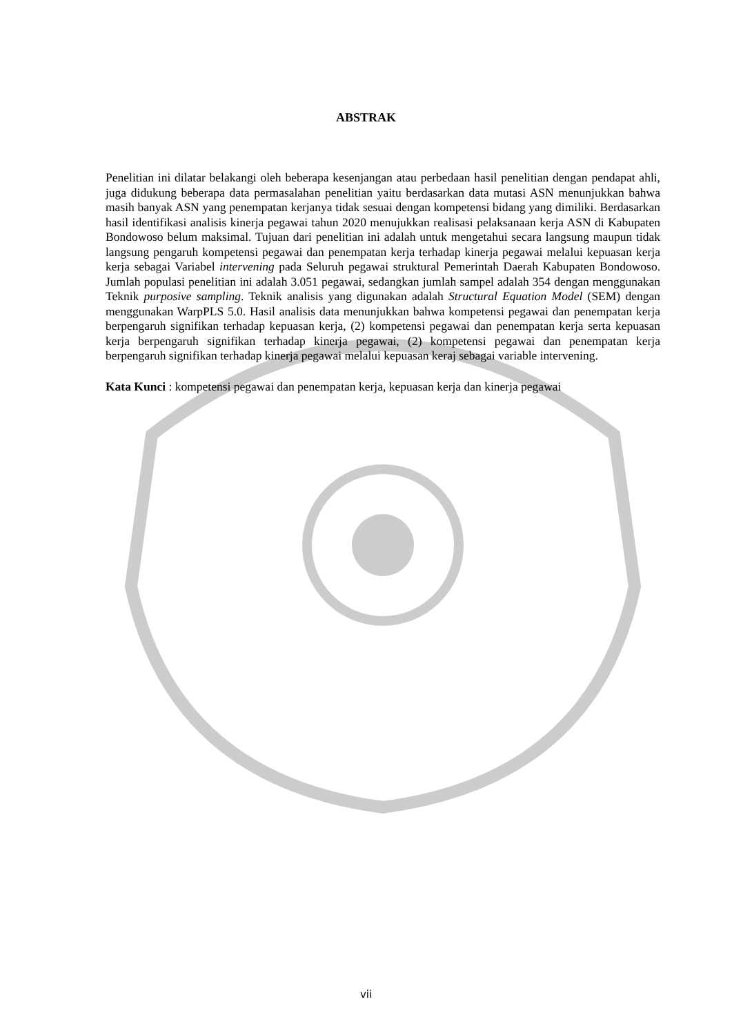ABSTRAK
Penelitian ini dilatar belakangi oleh beberapa kesenjangan atau perbedaan hasil penelitian dengan pendapat ahli, juga didukung beberapa data permasalahan penelitian yaitu berdasarkan data mutasi ASN menunjukkan bahwa masih banyak ASN yang penempatan kerjanya tidak sesuai dengan kompetensi bidang yang dimiliki. Berdasarkan hasil identifikasi analisis kinerja pegawai tahun 2020 menujukkan realisasi pelaksanaan kerja ASN di Kabupaten Bondowoso belum maksimal. Tujuan dari penelitian ini adalah untuk mengetahui secara langsung maupun tidak langsung pengaruh kompetensi pegawai dan penempatan kerja terhadap kinerja pegawai melalui kepuasan kerja kerja sebagai Variabel intervening pada Seluruh pegawai struktural Pemerintah Daerah Kabupaten Bondowoso. Jumlah populasi penelitian ini adalah 3.051 pegawai, sedangkan jumlah sampel adalah 354 dengan menggunakan Teknik purposive sampling. Teknik analisis yang digunakan adalah Structural Equation Model (SEM) dengan menggunakan WarpPLS 5.0. Hasil analisis data menunjukkan bahwa kompetensi pegawai dan penempatan kerja berpengaruh signifikan terhadap kepuasan kerja, (2) kompetensi pegawai dan penempatan kerja serta kepuasan kerja berpengaruh signifikan terhadap kinerja pegawai, (2) kompetensi pegawai dan penempatan kerja berpengaruh signifikan terhadap kinerja pegawai melalui kepuasan keraj sebagai variable intervening.
Kata Kunci : kompetensi pegawai dan penempatan kerja, kepuasan kerja dan kinerja pegawai
vii